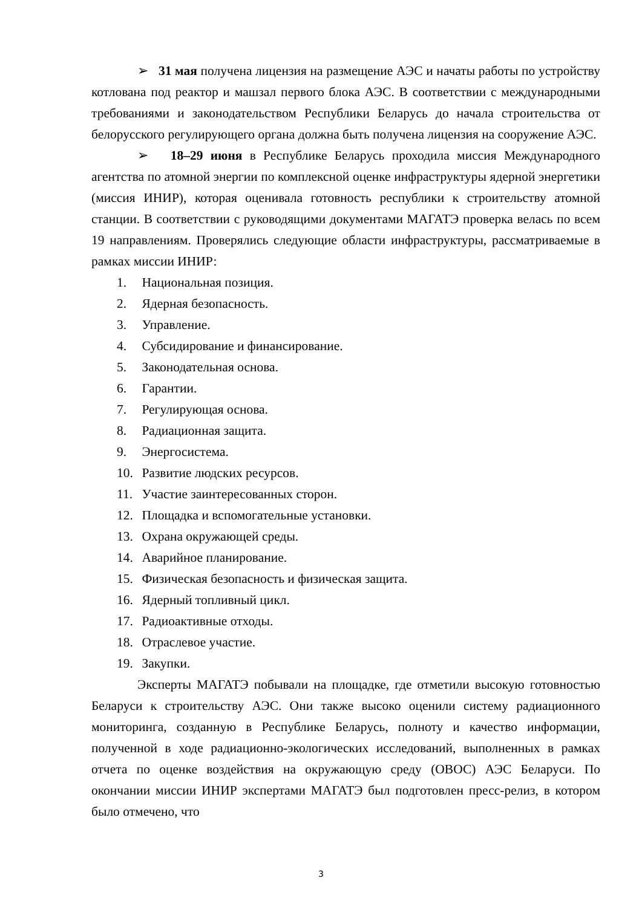➢ 31 мая получена лицензия на размещение АЭС и начаты работы по устройству котлована под реактор и машзал первого блока АЭС. В соответствии с международными требованиями и законодательством Республики Беларусь до начала строительства от белорусского регулирующего органа должна быть получена лицензия на сооружение АЭС.
➢ 18–29 июня в Республике Беларусь проходила миссия Международного агентства по атомной энергии по комплексной оценке инфраструктуры ядерной энергетики (миссия ИНИР), которая оценивала готовность республики к строительству атомной станции. В соответствии с руководящими документами МАГАТЭ проверка велась по всем 19 направлениям. Проверялись следующие области инфраструктуры, рассматриваемые в рамках миссии ИНИР:
1. Национальная позиция.
2. Ядерная безопасность.
3. Управление.
4. Субсидирование и финансирование.
5. Законодательная основа.
6. Гарантии.
7. Регулирующая основа.
8. Радиационная защита.
9. Энергосистема.
10. Развитие людских ресурсов.
11. Участие заинтересованных сторон.
12. Площадка и вспомогательные установки.
13. Охрана окружающей среды.
14. Аварийное планирование.
15. Физическая безопасность и физическая защита.
16. Ядерный топливный цикл.
17. Радиоактивные отходы.
18. Отраслевое участие.
19. Закупки.
Эксперты МАГАТЭ побывали на площадке, где отметили высокую готовностью Беларуси к строительству АЭС. Они также высоко оценили систему радиационного мониторинга, созданную в Республике Беларусь, полноту и качество информации, полученной в ходе радиационно-экологических исследований, выполненных в рамках отчета по оценке воздействия на окружающую среду (ОВОС) АЭС Беларуси. По окончании миссии ИНИР экспертами МАГАТЭ был подготовлен пресс-релиз, в котором было отмечено, что
3